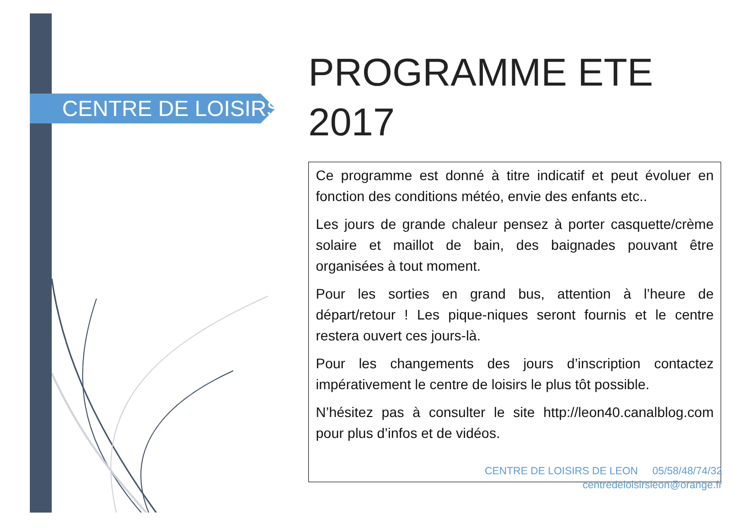CENTRE DE LOISIRS
PROGRAMME ETE 2017
Ce programme est donné à titre indicatif et peut évoluer en fonction des conditions météo, envie des enfants etc..
Les jours de grande chaleur pensez à porter casquette/crème solaire et maillot de bain, des baignades pouvant être organisées à tout moment.
Pour les sorties en grand bus, attention à l’heure de départ/retour ! Les pique-niques seront fournis et le centre restera ouvert ces jours-là.
Pour les changements des jours d’inscription contactez impérativement le centre de loisirs le plus tôt possible.
N’hésitez pas à consulter le site http://leon40.canalblog.com pour plus d’infos et de vidéos.
CENTRE DE LOISIRS DE LEON 05/58/48/74/32
centredeloisirsleon@orange.fr